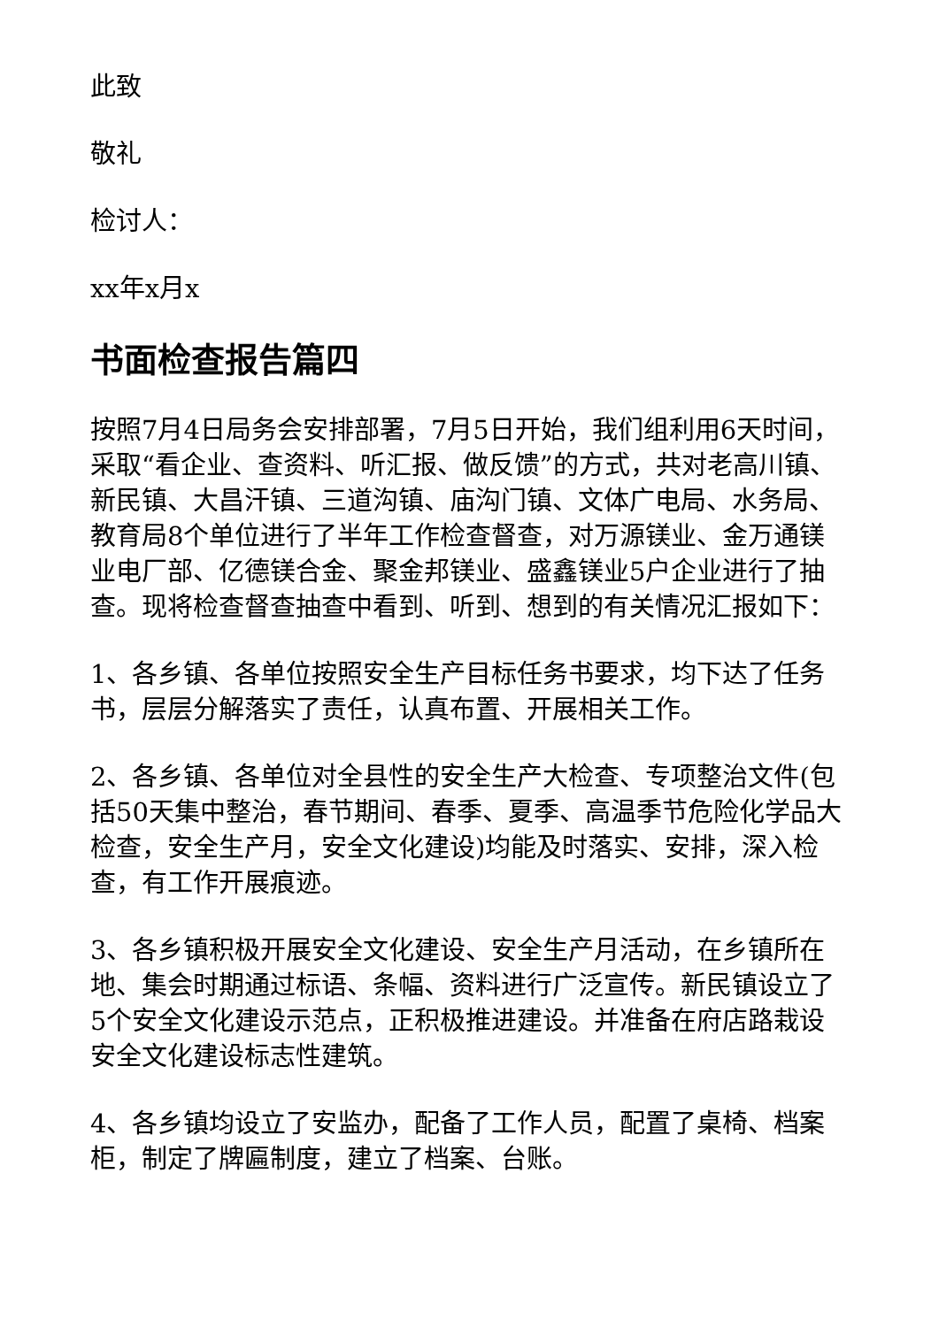此致
敬礼
检讨人：
xx年x月x
书面检查报告篇四
按照7月4日局务会安排部署，7月5日开始，我们组利用6天时间，采取“看企业、查资料、听汇报、做反馈”的方式，共对老高川镇、新民镇、大昌汗镇、三道沟镇、庙沟门镇、文体广电局、水务局、教育局8个单位进行了半年工作检查督查，对万源镁业、金万通镁业电厂部、亿德镁合金、聚金邦镁业、盛鑫镁业5户企业进行了抽查。现将检查督查抽查中看到、听到、想到的有关情况汇报如下：
1、各乡镇、各单位按照安全生产目标任务书要求，均下达了任务书，层层分解落实了责任，认真布置、开展相关工作。
2、各乡镇、各单位对全县性的安全生产大检查、专项整治文件(包括50天集中整治，春节期间、春季、夏季、高温季节危险化学品大检查，安全生产月，安全文化建设)均能及时落实、安排，深入检查，有工作开展痕迹。
3、各乡镇积极开展安全文化建设、安全生产月活动，在乡镇所在地、集会时期通过标语、条幅、资料进行广泛宣传。新民镇设立了5个安全文化建设示范点，正积极推进建设。并准备在府店路栽设安全文化建设标志性建筑。
4、各乡镇均设立了安监办，配备了工作人员，配置了桌椅、档案柜，制定了牌匾制度，建立了档案、台账。